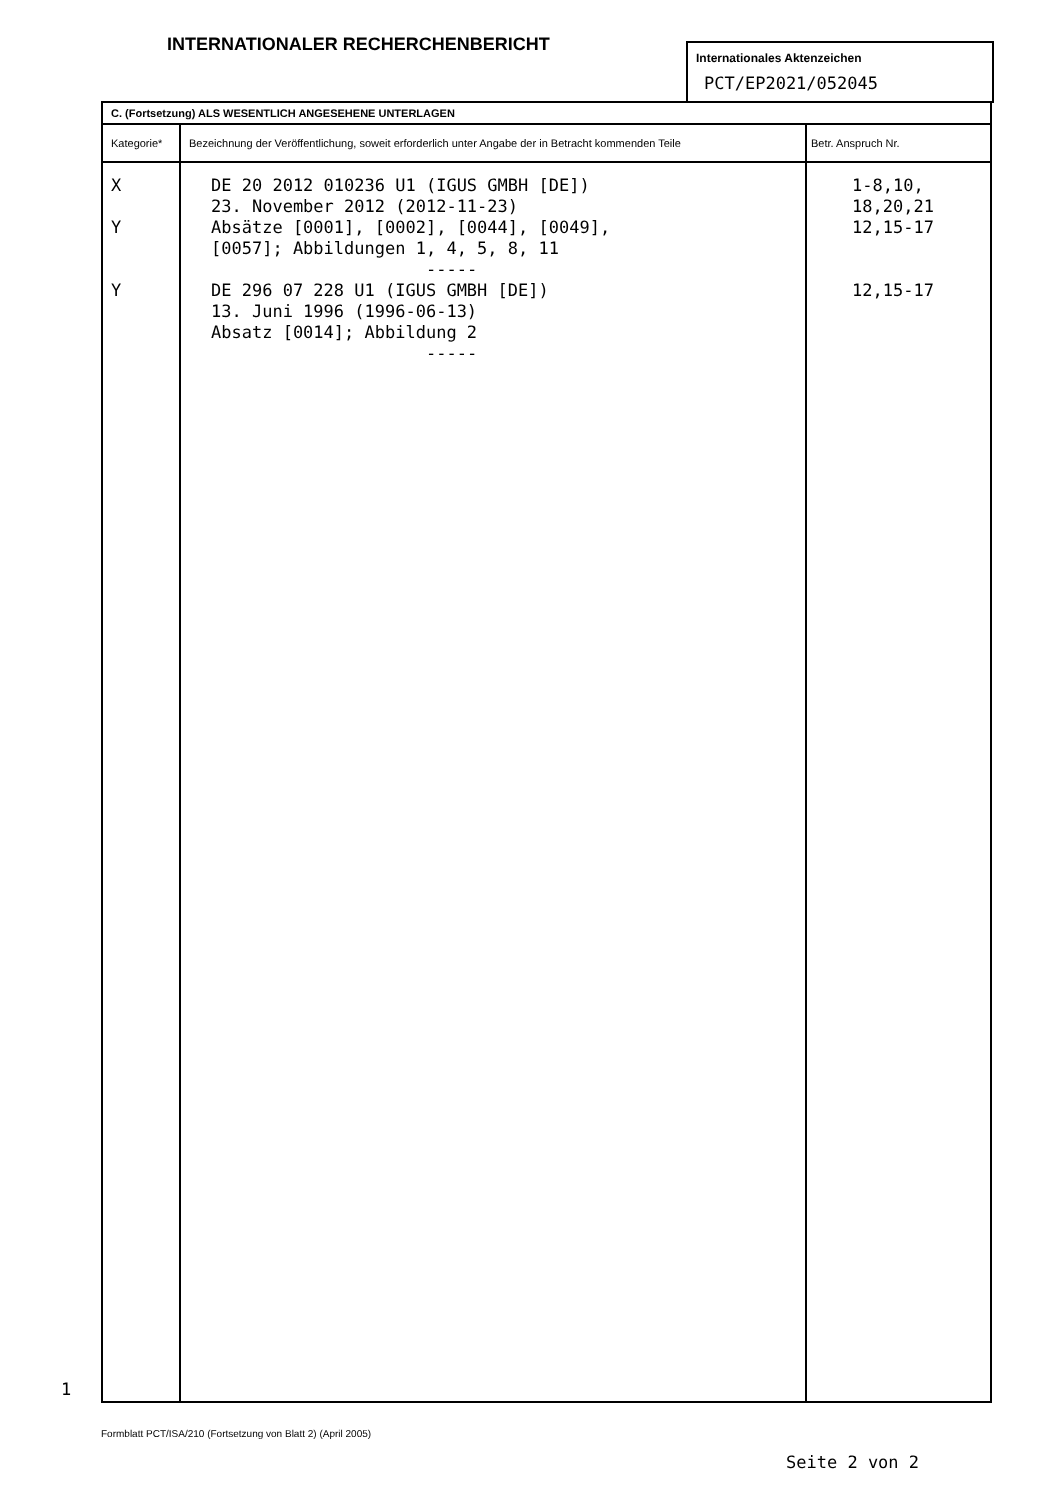INTERNATIONALER RECHERCHENBERICHT
Internationales Aktenzeichen
PCT/EP2021/052045
| C. (Fortsetzung) ALS WESENTLICH ANGESEHENE UNTERLAGEN | | |
| --- | --- | --- |
| Kategorie* | Bezeichnung der Veröffentlichung, soweit erforderlich unter Angabe der in Betracht kommenden Teile | Betr. Anspruch Nr. |
| X Y Y | DE 20 2012 010236 U1 (IGUS GMBH [DE]) 23. November 2012 (2012-11-23) Absätze [0001], [0002], [0044], [0049], [0057]; Abbildungen 1, 4, 5, 8, 11 ----- DE 296 07 228 U1 (IGUS GMBH [DE]) 13. Juni 1996 (1996-06-13) Absatz [0014]; Abbildung 2 ----- | 1-8,10, 18,20,21 12,15-17 12,15-17 |
1
Formblatt PCT/ISA/210 (Fortsetzung von Blatt 2) (April 2005)
Seite 2 von 2